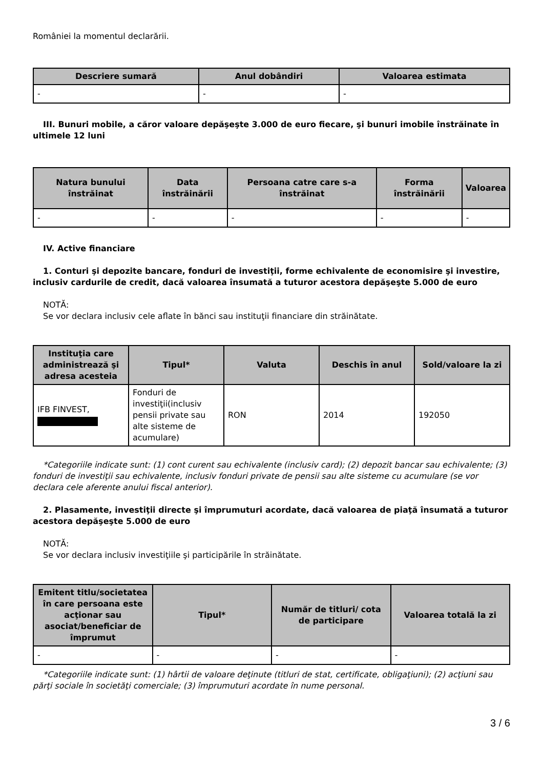României la momentul declarării.
| Descriere sumară | Anul dobândiri | Valoarea estimata |
| --- | --- | --- |
| - | - | - |
III. Bunuri mobile, a căror valoare depăşeşte 3.000 de euro fiecare, şi bunuri imobile înstrăinate în ultimele 12 luni
| Natura bunului înstrăinat | Data înstrăinării | Persoana catre care s-a înstrăinat | Forma înstrăinării | Valoarea |
| --- | --- | --- | --- | --- |
| - | - | - | - | - |
IV. Active financiare
1. Conturi şi depozite bancare, fonduri de investiţii, forme echivalente de economisire şi investire, inclusiv cardurile de credit, dacă valoarea însumată a tuturor acestora depăşeşte 5.000 de euro
NOTĂ:
Se vor declara inclusiv cele aflate în bănci sau instituţii financiare din străinătate.
| Instituţia care administrează şi adresa acesteia | Tipul* | Valuta | Deschis în anul | Sold/valoare la zi |
| --- | --- | --- | --- | --- |
| IFB FINVEST, | Fonduri de investiţii(inclusiv pensii private sau alte sisteme de acumulare) | RON | 2014 | 192050 |
*Categoriile indicate sunt: (1) cont curent sau echivalente (inclusiv card); (2) depozit bancar sau echivalente; (3) fonduri de investiţii sau echivalente, inclusiv fonduri private de pensii sau alte sisteme cu acumulare (se vor declara cele aferente anului fiscal anterior).
2. Plasamente, investiţii directe şi împrumuturi acordate, dacă valoarea de piaţă însumată a tuturor acestora depăşeşte 5.000 de euro
NOTĂ:
Se vor declara inclusiv investiţiile şi participările în străinătate.
| Emitent titlu/societatea în care persoana este acţionar sau asociat/beneficiar de împrumut | Tipul* | Număr de titluri/ cota de participare | Valoarea totală la zi |
| --- | --- | --- | --- |
| - | - | - | - |
*Categoriile indicate sunt: (1) hârtii de valoare deţinute (titluri de stat, certificate, obligaţiuni); (2) acţiuni sau părţi sociale în societăţi comerciale; (3) împrumuturi acordate în nume personal.
3 / 6